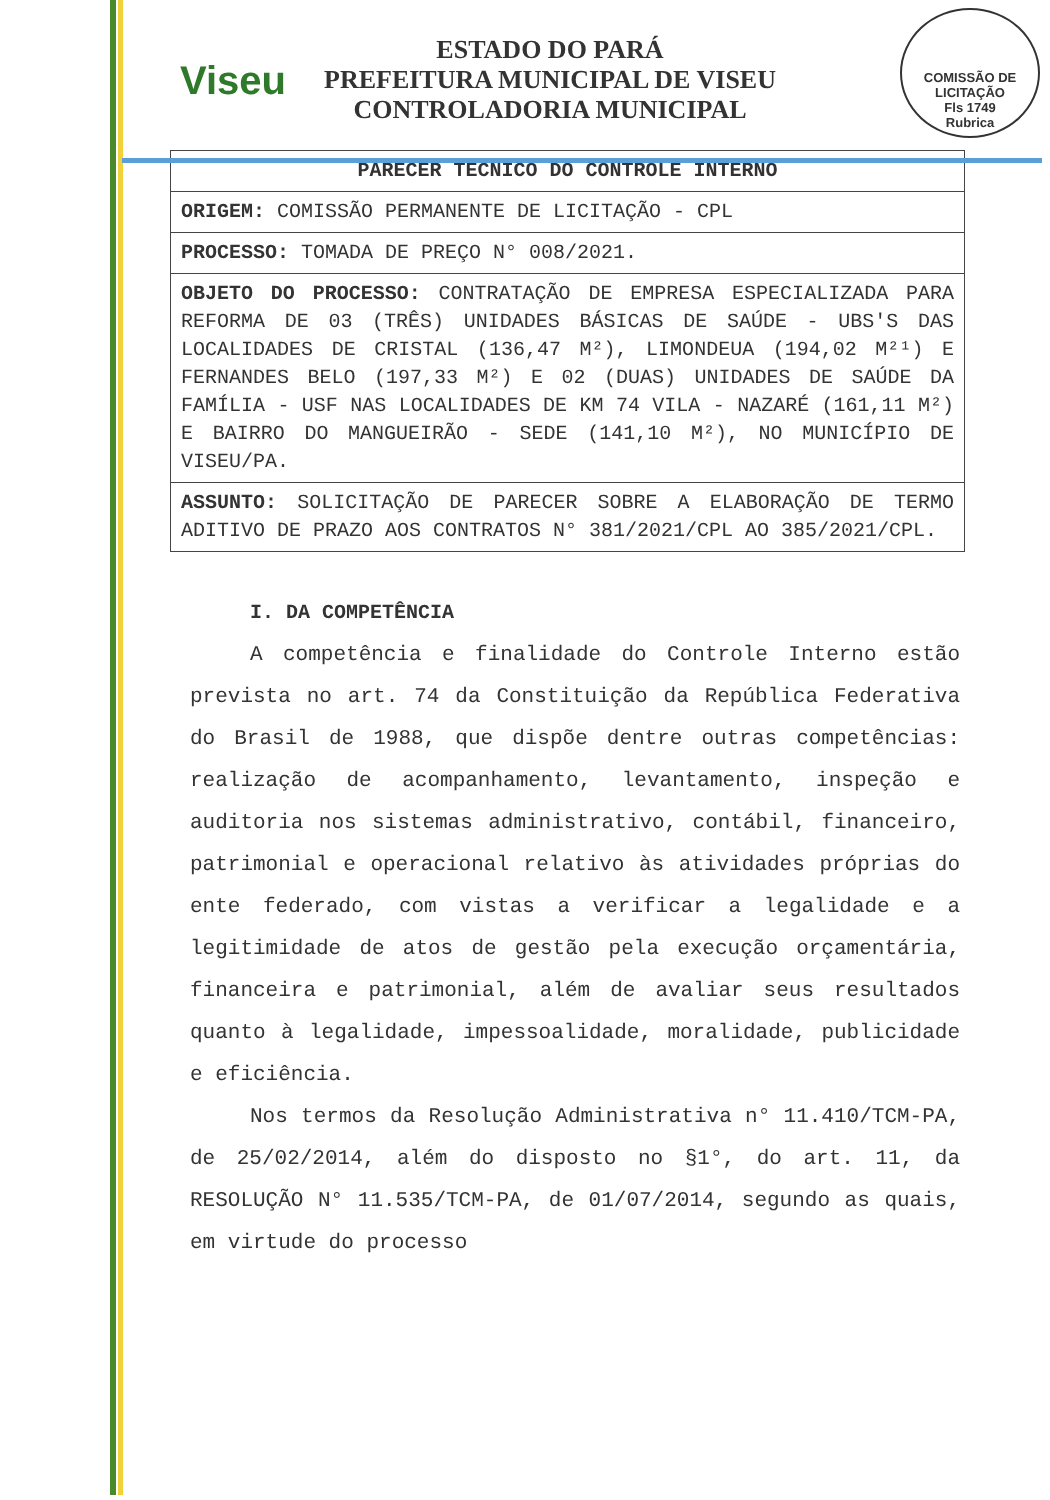Viseu
ESTADO DO PARÁ
PREFEITURA MUNICIPAL DE VISEU
CONTROLADORIA MUNICIPAL
COMISSÃO DE LICITAÇÃO
Fls 1749
Rubrica
| PARECER TÉCNICO DO CONTROLE INTERNO |
| --- |
| ORIGEM: COMISSÃO PERMANENTE DE LICITAÇÃO - CPL |
| PROCESSO: TOMADA DE PREÇO N° 008/2021. |
| OBJETO DO PROCESSO: CONTRATAÇÃO DE EMPRESA ESPECIALIZADA PARA REFORMA DE 03 (TRÊS) UNIDADES BÁSICAS DE SAÚDE - UBS'S DAS LOCALIDADES DE CRISTAL (136,47 M²), LIMONDEUA (194,02 M²¹) E FERNANDES BELO (197,33 M²) E 02 (DUAS) UNIDADES DE SAÚDE DA FAMÍLIA - USF NAS LOCALIDADES DE KM 74 VILA - NAZARÉ (161,11 M²) E BAIRRO DO MANGUEIRÃO - SEDE (141,10 M²), NO MUNICÍPIO DE VISEU/PA. |
| ASSUNTO: SOLICITAÇÃO DE PARECER SOBRE A ELABORAÇÃO DE TERMO ADITIVO DE PRAZO AOS CONTRATOS N° 381/2021/CPL AO 385/2021/CPL. |
I. DA COMPETÊNCIA
A competência e finalidade do Controle Interno estão prevista no art. 74 da Constituição da República Federativa do Brasil de 1988, que dispõe dentre outras competências: realização de acompanhamento, levantamento, inspeção e auditoria nos sistemas administrativo, contábil, financeiro, patrimonial e operacional relativo às atividades próprias do ente federado, com vistas a verificar a legalidade e a legitimidade de atos de gestão pela execução orçamentária, financeira e patrimonial, além de avaliar seus resultados quanto à legalidade, impessoalidade, moralidade, publicidade e eficiência.
Nos termos da Resolução Administrativa n° 11.410/TCM-PA, de 25/02/2014, além do disposto no §1°, do art. 11, da RESOLUÇÃO N° 11.535/TCM-PA, de 01/07/2014, segundo as quais, em virtude do processo